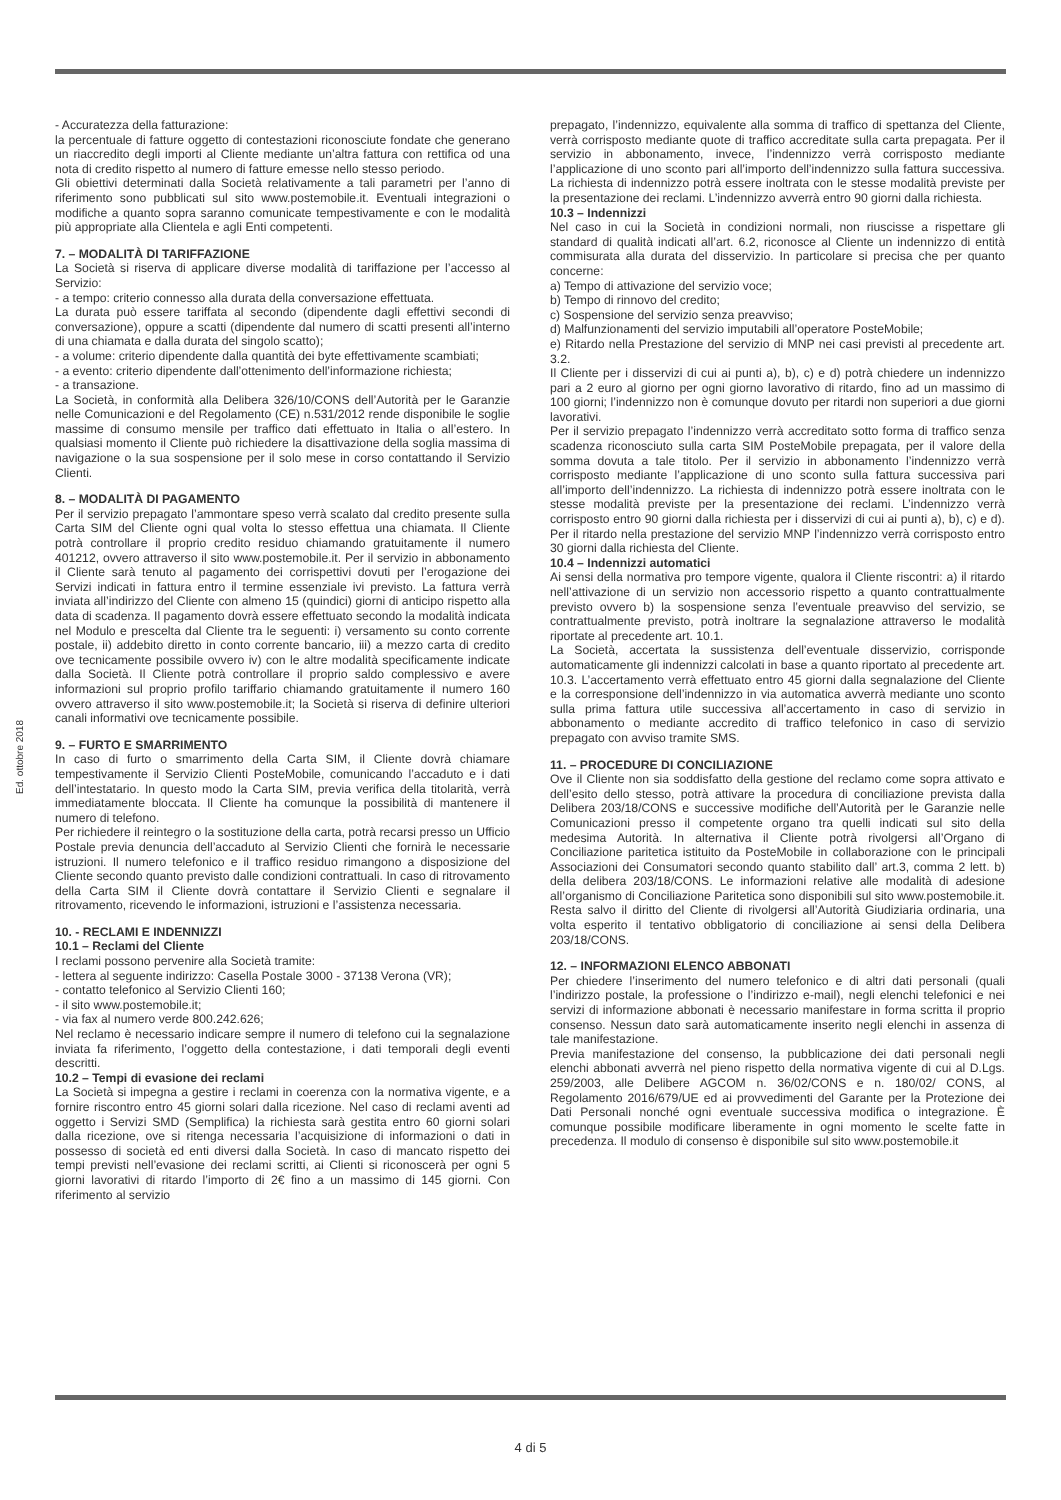Ed. ottobre 2018
- Accuratezza della fatturazione:
la percentuale di fatture oggetto di contestazioni riconosciute fondate che generano un riaccredito degli importi al Cliente mediante un’altra fattura con rettifica od una nota di credito rispetto al numero di fatture emesse nello stesso periodo.
Gli obiettivi determinati dalla Società relativamente a tali parametri per l’anno di riferimento sono pubblicati sul sito www.postemobile.it. Eventuali integrazioni o modifiche a quanto sopra saranno comunicate tempestivamente e con le modalità più appropriate alla Clientela e agli Enti competenti.
7. – MODALITÀ DI TARIFFAZIONE
La Società si riserva di applicare diverse modalità di tariffazione per l’accesso al Servizio:
- a tempo: criterio connesso alla durata della conversazione effettuata.
La durata può essere tariffata al secondo (dipendente dagli effettivi secondi di conversazione), oppure a scatti (dipendente dal numero di scatti presenti all’interno di una chiamata e dalla durata del singolo scatto);
- a volume: criterio dipendente dalla quantità dei byte effettivamente scambiati;
- a evento: criterio dipendente dall’ottenimento dell’informazione richiesta;
- a transazione.
La Società, in conformità alla Delibera 326/10/CONS dell’Autorità per le Garanzie nelle Comunicazioni e del Regolamento (CE) n.531/2012 rende disponibile le soglie massime di consumo mensile per traffico dati effettuato in Italia o all’estero. In qualsiasi momento il Cliente può richiedere la disattivazione della soglia massima di navigazione o la sua sospensione per il solo mese in corso contattando il Servizio Clienti.
8. – MODALITÀ DI PAGAMENTO
Per il servizio prepagato l’ammontare speso verrà scalato dal credito presente sulla Carta SIM del Cliente ogni qual volta lo stesso effettua una chiamata. Il Cliente potrà controllare il proprio credito residuo chiamando gratuitamente il numero 401212, ovvero attraverso il sito www.postemobile.it. Per il servizio in abbonamento il Cliente sarà tenuto al pagamento dei corrispettivi dovuti per l’erogazione dei Servizi indicati in fattura entro il termine essenziale ivi previsto. La fattura verrà inviata all’indirizzo del Cliente con almeno 15 (quindici) giorni di anticipo rispetto alla data di scadenza. Il pagamento dovrà essere effettuato secondo la modalità indicata nel Modulo e prescelta dal Cliente tra le seguenti: i) versamento su conto corrente postale, ii) addebito diretto in conto corrente bancario, iii) a mezzo carta di credito ove tecnicamente possibile ovvero iv) con le altre modalità specificamente indicate dalla Società. Il Cliente potrà controllare il proprio saldo complessivo e avere informazioni sul proprio profilo tariffario chiamando gratuitamente il numero 160 ovvero attraverso il sito www.postemobile.it; la Società si riserva di definire ulteriori canali informativi ove tecnicamente possibile.
9. – FURTO E SMARRIMENTO
In caso di furto o smarrimento della Carta SIM, il Cliente dovrà chiamare tempestivamente il Servizio Clienti PosteMobile, comunicando l’accaduto e i dati dell’intestatario. In questo modo la Carta SIM, previa verifica della titolarità, verrà immediatamente bloccata. Il Cliente ha comunque la possibilità di mantenere il numero di telefono.
Per richiedere il reintegro o la sostituzione della carta, potrà recarsi presso un Ufficio Postale previa denuncia dell’accaduto al Servizio Clienti che fornirà le necessarie istruzioni. Il numero telefonico e il traffico residuo rimangono a disposizione del Cliente secondo quanto previsto dalle condizioni contrattuali. In caso di ritrovamento della Carta SIM il Cliente dovrà contattare il Servizio Clienti e segnalare il ritrovamento, ricevendo le informazioni, istruzioni e l’assistenza necessaria.
10. - RECLAMI E INDENNIZZI
10.1 – Reclami del Cliente
I reclami possono pervenire alla Società tramite:
- lettera al seguente indirizzo: Casella Postale 3000 - 37138 Verona (VR);
- contatto telefonico al Servizio Clienti 160;
- il sito www.postemobile.it;
- via fax al numero verde 800.242.626;
Nel reclamo è necessario indicare sempre il numero di telefono cui la segnalazione inviata fa riferimento, l’oggetto della contestazione, i dati temporali degli eventi descritti.
10.2 – Tempi di evasione dei reclami
La Società si impegna a gestire i reclami in coerenza con la normativa vigente, e a fornire riscontro entro 45 giorni solari dalla ricezione. Nel caso di reclami aventi ad oggetto i Servizi SMD (Semplifica) la richiesta sarà gestita entro 60 giorni solari dalla ricezione, ove si ritenga necessaria l’acquisizione di informazioni o dati in possesso di società ed enti diversi dalla Società. In caso di mancato rispetto dei tempi previsti nell’evasione dei reclami scritti, ai Clienti si riconoscerà per ogni 5 giorni lavorativi di ritardo l’importo di 2€ fino a un massimo di 145 giorni. Con riferimento al servizio
prepagato, l’indennizzo, equivalente alla somma di traffico di spettanza del Cliente, verrà corrisposto mediante quote di traffico accreditate sulla carta prepagata. Per il servizio in abbonamento, invece, l’indennizzo verrà corrisposto mediante l’applicazione di uno sconto pari all’importo dell’indennizzo sulla fattura successiva. La richiesta di indennizzo potrà essere inoltrata con le stesse modalità previste per la presentazione dei reclami. L’indennizzo avverrà entro 90 giorni dalla richiesta.
10.3 – Indennizzi
Nel caso in cui la Società in condizioni normali, non riuscisse a rispettare gli standard di qualità indicati all’art. 6.2, riconosce al Cliente un indennizzo di entità commisurata alla durata del disservizio. In particolare si precisa che per quanto concerne:
a) Tempo di attivazione del servizio voce;
b) Tempo di rinnovo del credito;
c) Sospensione del servizio senza preavviso;
d) Malfunzionamenti del servizio imputabili all’operatore PosteMobile;
e) Ritardo nella Prestazione del servizio di MNP nei casi previsti al precedente art. 3.2.
Il Cliente per i disservizi di cui ai punti a), b), c) e d) potrà chiedere un indennizzo pari a 2 euro al giorno per ogni giorno lavorativo di ritardo, fino ad un massimo di 100 giorni; l’indennizzo non è comunque dovuto per ritardi non superiori a due giorni lavorativi.
Per il servizio prepagato l’indennizzo verrà accreditato sotto forma di traffico senza scadenza riconosciuto sulla carta SIM PosteMobile prepagata, per il valore della somma dovuta a tale titolo. Per il servizio in abbonamento l’indennizzo verrà corrisposto mediante l’applicazione di uno sconto sulla fattura successiva pari all’importo dell’indennizzo. La richiesta di indennizzo potrà essere inoltrata con le stesse modalità previste per la presentazione dei reclami. L’indennizzo verrà corrisposto entro 90 giorni dalla richiesta per i disservizi di cui ai punti a), b), c) e d). Per il ritardo nella prestazione del servizio MNP l’indennizzo verrà corrisposto entro 30 giorni dalla richiesta del Cliente.
10.4 – Indennizzi automatici
Ai sensi della normativa pro tempore vigente, qualora il Cliente riscontri: a) il ritardo nell’attivazione di un servizio non accessorio rispetto a quanto contrattualmente previsto ovvero b) la sospensione senza l’eventuale preavviso del servizio, se contrattualmente previsto, potrà inoltrare la segnalazione attraverso le modalità riportate al precedente art. 10.1.
La Società, accertata la sussistenza dell’eventuale disservizio, corrisponde automaticamente gli indennizzi calcolati in base a quanto riportato al precedente art. 10.3. L’accertamento verrà effettuato entro 45 giorni dalla segnalazione del Cliente e la corresponsione dell’indennizzo in via automatica avverrà mediante uno sconto sulla prima fattura utile successiva all’accertamento in caso di servizio in abbonamento o mediante accredito di traffico telefonico in caso di servizio prepagato con avviso tramite SMS.
11. – PROCEDURE DI CONCILIAZIONE
Ove il Cliente non sia soddisfatto della gestione del reclamo come sopra attivato e dell’esito dello stesso, potrà attivare la procedura di conciliazione prevista dalla Delibera 203/18/CONS e successive modifiche dell’Autorità per le Garanzie nelle Comunicazioni presso il competente organo tra quelli indicati sul sito della medesima Autorità. In alternativa il Cliente potrà rivolgersi all’Organo di Conciliazione paritetica istituito da PosteMobile in collaborazione con le principali Associazioni dei Consumatori secondo quanto stabilito dall’ art.3, comma 2 lett. b) della delibera 203/18/CONS. Le informazioni relative alle modalità di adesione all’organismo di Conciliazione Paritetica sono disponibili sul sito www.postemobile.it. Resta salvo il diritto del Cliente di rivolgersi all’Autorità Giudiziaria ordinaria, una volta esperito il tentativo obbligatorio di conciliazione ai sensi della Delibera 203/18/CONS.
12. – INFORMAZIONI ELENCO ABBONATI
Per chiedere l’inserimento del numero telefonico e di altri dati personali (quali l’indirizzo postale, la professione o l’indirizzo e-mail), negli elenchi telefonici e nei servizi di informazione abbonati è necessario manifestare in forma scritta il proprio consenso. Nessun dato sarà automaticamente inserito negli elenchi in assenza di tale manifestazione.
Previa manifestazione del consenso, la pubblicazione dei dati personali negli elenchi abbonati avverrà nel pieno rispetto della normativa vigente di cui al D.Lgs. 259/2003, alle Delibere AGCOM n. 36/02/CONS e n. 180/02/ CONS, al Regolamento 2016/679/UE ed ai provvedimenti del Garante per la Protezione dei Dati Personali nonché ogni eventuale successiva modifica o integrazione. È comunque possibile modificare liberamente in ogni momento le scelte fatte in precedenza. Il modulo di consenso è disponibile sul sito www.postemobile.it
4 di 5